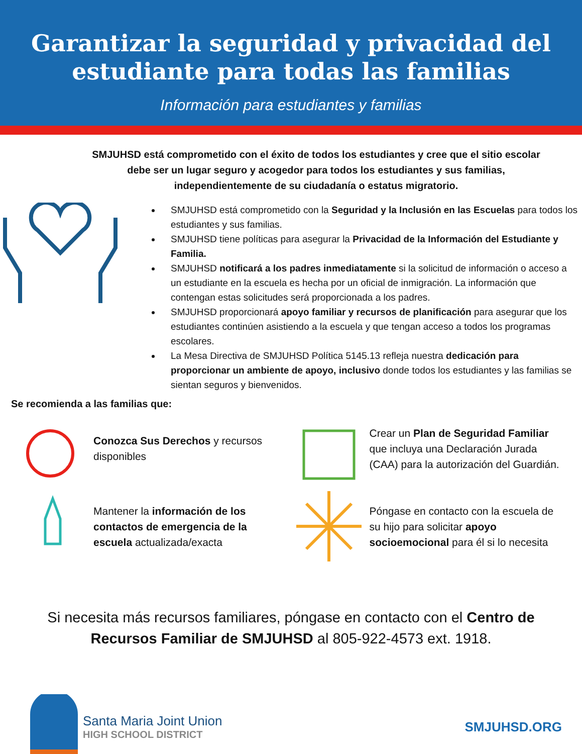Garantizar la seguridad y privacidad del
estudiante para todas las familias
Información para estudiantes y familias
SMJUHSD está comprometido con el éxito de todos los estudiantes y cree que el sitio escolar debe ser un lugar seguro y acogedor para todos los estudiantes y sus familias, independientemente de su ciudadanía o estatus migratorio.
SMJUHSD está comprometido con la Seguridad y la Inclusión en las Escuelas para todos los estudiantes y sus familias.
SMJUHSD tiene políticas para asegurar la Privacidad de la Información del Estudiante y Familia.
SMJUHSD notificará a los padres inmediatamente si la solicitud de información o acceso a un estudiante en la escuela es hecha por un oficial de inmigración. La información que contengan estas solicitudes será proporcionada a los padres.
SMJUHSD proporcionará apoyo familiar y recursos de planificación para asegurar que los estudiantes continúen asistiendo a la escuela y que tengan acceso a todos los programas escolares.
La Mesa Directiva de SMJUHSD Política 5145.13 refleja nuestra dedicación para proporcionar un ambiente de apoyo, inclusivo donde todos los estudiantes y las familias se sientan seguros y bienvenidos.
Se recomienda a las familias que:
Conozca Sus Derechos y recursos disponibles
Crear un Plan de Seguridad Familiar que incluya una Declaración Jurada (CAA) para la autorización del Guardián.
Mantener la información de los contactos de emergencia de la escuela actualizada/exacta
Póngase en contacto con la escuela de su hijo para solicitar apoyo socioemocional para él si lo necesita
Si necesita más recursos familiares, póngase en contacto con el Centro de Recursos Familiar de SMJUHSD al 805-922-4573 ext. 1918.
Santa Maria Joint Union
HIGH SCHOOL DISTRICT
SMJUHSD.ORG